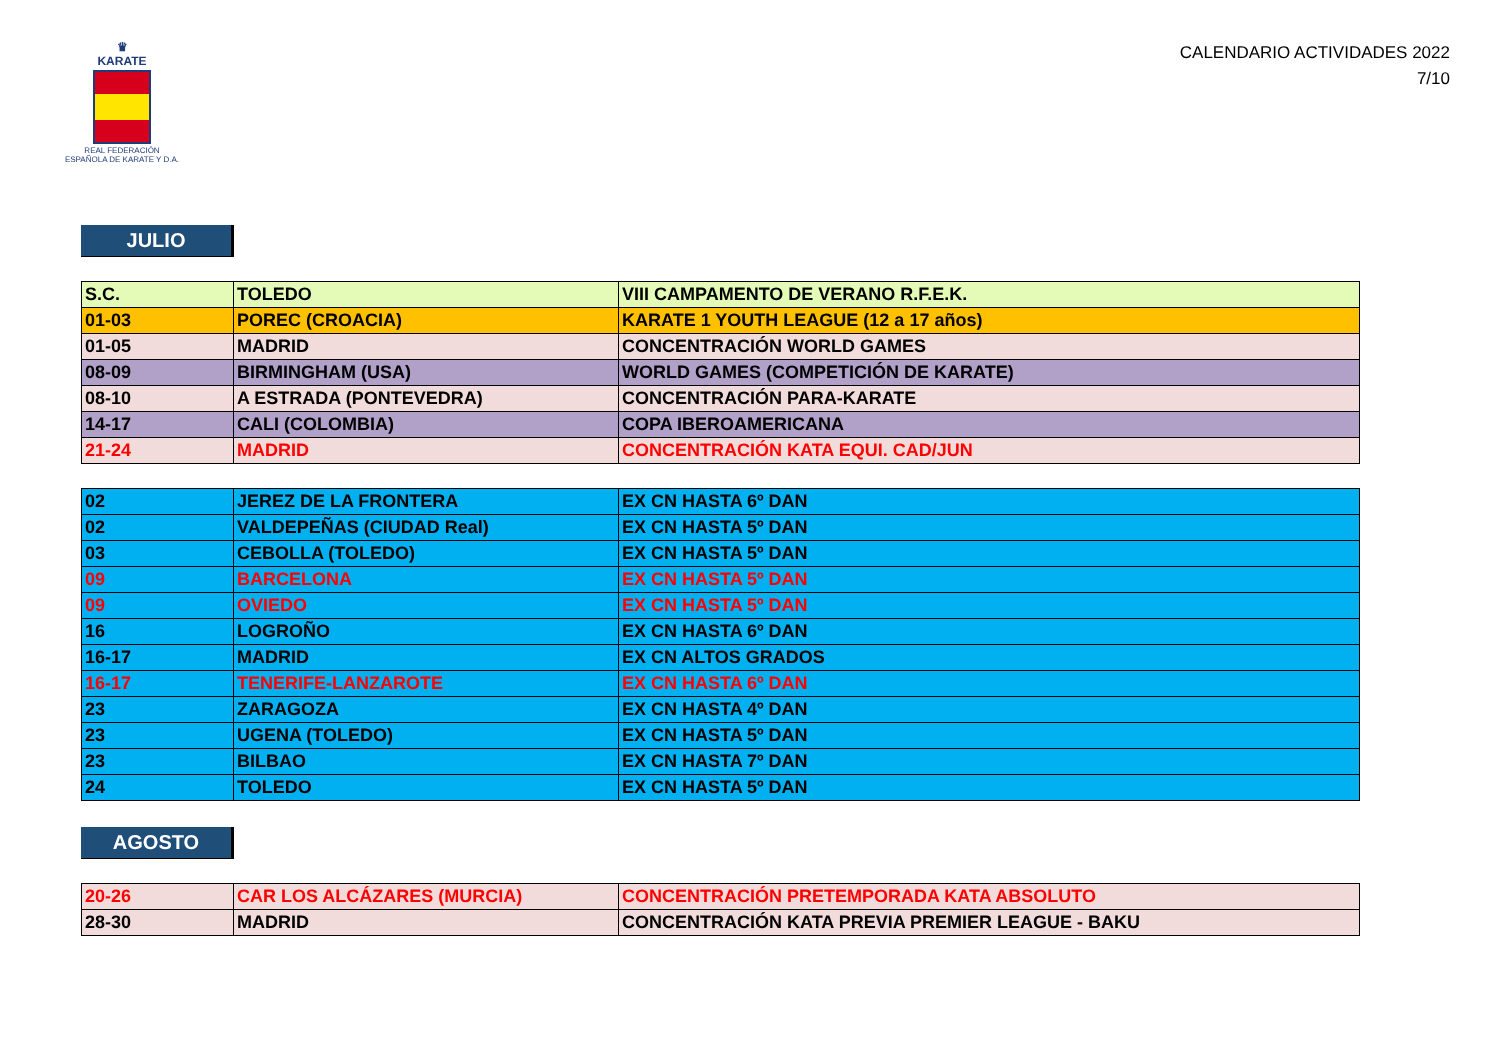♛
KARATE
REAL FEDERACIÓN
ESPAÑOLA DE KARATE Y D.A.
CALENDARIO ACTIVIDADES 2022
7/10
JULIO
| S.C. | TOLEDO | VIII CAMPAMENTO DE VERANO R.F.E.K. |
| 01-03 | POREC (CROACIA) | KARATE 1 YOUTH LEAGUE (12 a 17 años) |
| 01-05 | MADRID | CONCENTRACIÓN WORLD GAMES |
| 08-09 | BIRMINGHAM (USA) | WORLD GAMES (COMPETICIÓN DE KARATE) |
| 08-10 | A ESTRADA (PONTEVEDRA) | CONCENTRACIÓN PARA-KARATE |
| 14-17 | CALI (COLOMBIA) | COPA IBEROAMERICANA |
| 21-24 | MADRID | CONCENTRACIÓN KATA EQUI. CAD/JUN |
| 02 | JEREZ DE LA FRONTERA | EX CN HASTA 6º DAN |
| 02 | VALDEPEÑAS (CIUDAD Real) | EX CN HASTA 5º DAN |
| 03 | CEBOLLA (TOLEDO) | EX CN HASTA 5º DAN |
| 09 | BARCELONA | EX CN HASTA 5º DAN |
| 09 | OVIEDO | EX CN HASTA 5º DAN |
| 16 | LOGROÑO | EX CN HASTA 6º DAN |
| 16-17 | MADRID | EX CN ALTOS GRADOS |
| 16-17 | TENERIFE-LANZAROTE | EX CN HASTA 6º DAN |
| 23 | ZARAGOZA | EX CN HASTA 4º DAN |
| 23 | UGENA (TOLEDO) | EX CN HASTA 5º DAN |
| 23 | BILBAO | EX CN HASTA 7º DAN |
| 24 | TOLEDO | EX CN HASTA 5º DAN |
AGOSTO
| 20-26 | CAR LOS ALCÁZARES (MURCIA) | CONCENTRACIÓN PRETEMPORADA KATA ABSOLUTO |
| 28-30 | MADRID | CONCENTRACIÓN KATA PREVIA PREMIER LEAGUE - BAKU |